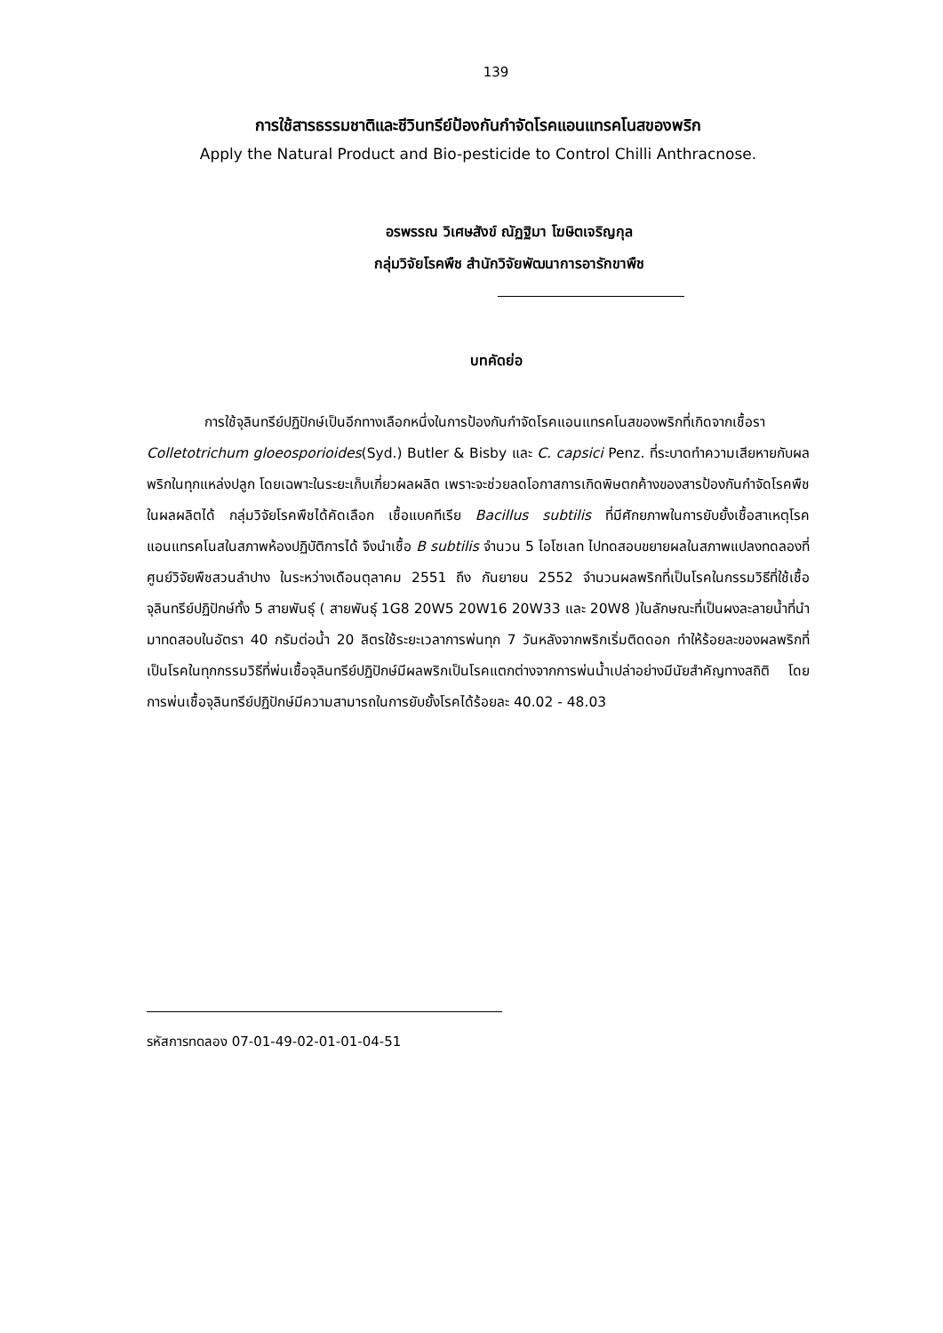139
การใช้สารธรรมชาติและชีวินทรีย์ป้องกันกำจัดโรคแอนแทรคโนสของพริก
Apply the Natural Product and Bio-pesticide to Control Chilli Anthracnose.
อรพรรณ วิเศษสังข์ ณัฏฐิมา โฆษิตเจริญกุล
กลุ่มวิจัยโรคพืช สำนักวิจัยพัฒนาการอารักขาพืช
บทคัดย่อ
การใช้จุลินทรีย์ปฏิปักษ์เป็นอีกทางเลือกหนึ่งในการป้องกันกำจัดโรคแอนแทรคโนสของพริกที่เกิดจากเชื้อรา Colletotrichum gloeosporioides(Syd.) Butler & Bisby และ C. capsici Penz. ที่ระบาดทำความเสียหายกับผลพริกในทุกแหล่งปลูก โดยเฉพาะในระยะเก็บเกี่ยวผลผลิต เพราะจะช่วยลดโอกาสการเกิดพิษตกค้างของสารป้องกันกำจัดโรคพืชในผลผลิตได้ กลุ่มวิจัยโรคพืชได้คัดเลือก เชื้อแบคทีเรีย Bacillus subtilis ที่มีศักยภาพในการยับยั้งเชื้อสาเหตุโรคแอนแทรคโนสในสภาพห้องปฏิบัติการได้ จึงนำเชื้อ B subtilis จำนวน 5 ไอโซเลท ไปทดสอบขยายผลในสภาพแปลงทดลองที่ศูนย์วิจัยพืชสวนลำปาง ในระหว่างเดือนตุลาคม 2551 ถึง กันยายน 2552 จำนวนผลพริกที่เป็นโรคในกรรมวิธีที่ใช้เชื้อจุลินทรีย์ปฏิปักษ์ทั้ง 5 สายพันธุ์ ( สายพันธุ์ 1G8 20W5 20W16 20W33 และ 20W8 )ในลักษณะที่เป็นผงละลายน้ำที่นำมาทดสอบในอัตรา 40 กรัมต่อน้ำ 20 ลิตรใช้ระยะเวลาการพ่นทุก 7 วันหลังจากพริกเริ่มติดดอก ทำให้ร้อยละของผลพริกที่เป็นโรคในทุกกรรมวิธีที่พ่นเชื้อจุลินทรีย์ปฏิปักษ์มีผลพริกเป็นโรคแตกต่างจากการพ่นน้ำเปล่าอย่างมีนัยสำคัญทางสถิติ โดยการพ่นเชื้อจุลินทรีย์ปฏิปักษ์มีความสามารถในการยับยั้งโรคได้ร้อยละ 40.02 - 48.03
รหัสการทดลอง 07-01-49-02-01-01-04-51